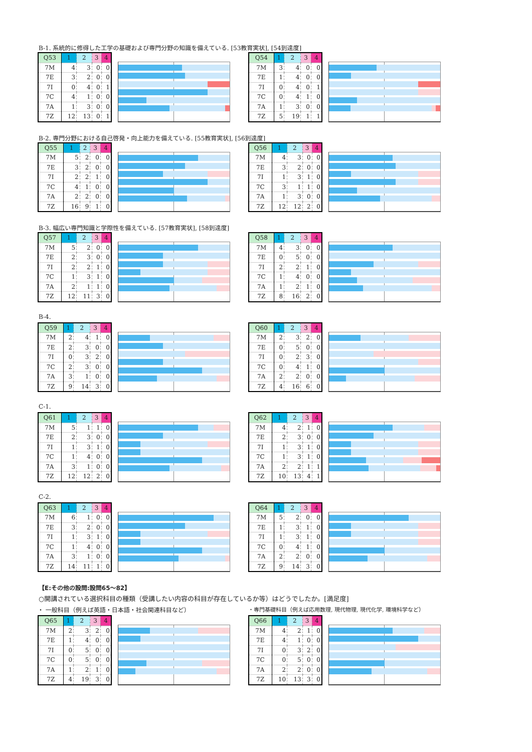B-1. 系統的に修得した工学の基礎および専門分野の知識を備えている. [53教育実状], [54到達度]
| Q53 | 1 | 2 | 3 | 4 |
| --- | --- | --- | --- | --- |
| 7M | 4 | 3 | 0 | 0 |
| 7E | 3 | 2 | 0 | 0 |
| 7I | 0 | 4 | 0 | 1 |
| 7C | 4 | 1 | 0 | 0 |
| 7A | 1 | 3 | 0 | 0 |
| 7Z | 12 | 13 | 0 | 1 |
| Q54 | 1 | 2 | 3 | 4 |
| --- | --- | --- | --- | --- |
| 7M | 3 | 4 | 0 | 0 |
| 7E | 1 | 4 | 0 | 0 |
| 7I | 0 | 4 | 0 | 1 |
| 7C | 0 | 4 | 1 | 0 |
| 7A | 1 | 3 | 0 | 0 |
| 7Z | 5 | 19 | 1 | 1 |
B-2. 専門分野における自己啓発・向上能力を備えている. [55教育実状], [56到達度]
| Q55 | 1 | 2 | 3 | 4 |
| --- | --- | --- | --- | --- |
| 7M | 5 | 2 | 0 | 0 |
| 7E | 3 | 2 | 0 | 0 |
| 7I | 2 | 2 | 1 | 0 |
| 7C | 4 | 1 | 0 | 0 |
| 7A | 2 | 2 | 0 | 0 |
| 7Z | 16 | 9 | 1 | 0 |
| Q56 | 1 | 2 | 3 | 4 |
| --- | --- | --- | --- | --- |
| 7M | 4 | 3 | 0 | 0 |
| 7E | 3 | 2 | 0 | 0 |
| 7I | 1 | 3 | 1 | 0 |
| 7C | 3 | 1 | 1 | 0 |
| 7A | 1 | 3 | 0 | 0 |
| 7Z | 12 | 12 | 2 | 0 |
B-3. 幅広い専門知識と学際性を備えている. [57教育実状], [58到達度]
| Q57 | 1 | 2 | 3 | 4 |
| --- | --- | --- | --- | --- |
| 7M | 5 | 2 | 0 | 0 |
| 7E | 2 | 3 | 0 | 0 |
| 7I | 2 | 2 | 1 | 0 |
| 7C | 1 | 3 | 1 | 0 |
| 7A | 2 | 1 | 1 | 0 |
| 7Z | 12 | 11 | 3 | 0 |
| Q58 | 1 | 2 | 3 | 4 |
| --- | --- | --- | --- | --- |
| 7M | 4 | 3 | 0 | 0 |
| 7E | 0 | 5 | 0 | 0 |
| 7I | 2 | 2 | 1 | 0 |
| 7C | 1 | 4 | 0 | 0 |
| 7A | 1 | 2 | 1 | 0 |
| 7Z | 8 | 16 | 2 | 0 |
B-4.
| Q59 | 1 | 2 | 3 | 4 |
| --- | --- | --- | --- | --- |
| 7M | 2 | 4 | 1 | 0 |
| 7E | 2 | 3 | 0 | 0 |
| 7I | 0 | 3 | 2 | 0 |
| 7C | 2 | 3 | 0 | 0 |
| 7A | 3 | 1 | 0 | 0 |
| 7Z | 9 | 14 | 3 | 0 |
| Q60 | 1 | 2 | 3 | 4 |
| --- | --- | --- | --- | --- |
| 7M | 2 | 3 | 2 | 0 |
| 7E | 0 | 5 | 0 | 0 |
| 7I | 0 | 2 | 3 | 0 |
| 7C | 0 | 4 | 1 | 0 |
| 7A | 2 | 2 | 0 | 0 |
| 7Z | 4 | 16 | 6 | 0 |
C-1.
| Q61 | 1 | 2 | 3 | 4 |
| --- | --- | --- | --- | --- |
| 7M | 5 | 1 | 1 | 0 |
| 7E | 2 | 3 | 0 | 0 |
| 7I | 1 | 3 | 1 | 0 |
| 7C | 1 | 4 | 0 | 0 |
| 7A | 3 | 1 | 0 | 0 |
| 7Z | 12 | 12 | 2 | 0 |
| Q62 | 1 | 2 | 3 | 4 |
| --- | --- | --- | --- | --- |
| 7M | 4 | 2 | 1 | 0 |
| 7E | 2 | 3 | 0 | 0 |
| 7I | 1 | 3 | 1 | 0 |
| 7C | 1 | 3 | 1 | 0 |
| 7A | 2 | 2 | 1 | 1 |
| 7Z | 10 | 13 | 4 | 1 |
C-2.
| Q63 | 1 | 2 | 3 | 4 |
| --- | --- | --- | --- | --- |
| 7M | 6 | 1 | 0 | 0 |
| 7E | 3 | 2 | 0 | 0 |
| 7I | 1 | 3 | 1 | 0 |
| 7C | 1 | 4 | 0 | 0 |
| 7A | 3 | 1 | 0 | 0 |
| 7Z | 14 | 11 | 1 | 0 |
| Q64 | 1 | 2 | 3 | 4 |
| --- | --- | --- | --- | --- |
| 7M | 5 | 2 | 0 | 0 |
| 7E | 1 | 3 | 1 | 0 |
| 7I | 1 | 3 | 1 | 0 |
| 7C | 0 | 4 | 1 | 0 |
| 7A | 2 | 2 | 0 | 0 |
| 7Z | 9 | 14 | 3 | 0 |
【E:その他の設問:設問65～82】
○開講されている選択科目の種類（受講したい内容の科目が存在しているか等）はどうでしたか。[満足度]
・ 一般科目（例えば英語・日本語・社会関連科目など） ・専門基礎科目（例えば応用数理, 現代物理, 現代化学, 環境科学など）
| Q65 | 1 | 2 | 3 | 4 |
| --- | --- | --- | --- | --- |
| 7M | 2 | 3 | 2 | 0 |
| 7E | 1 | 4 | 0 | 0 |
| 7I | 0 | 5 | 0 | 0 |
| 7C | 0 | 5 | 0 | 0 |
| 7A | 1 | 2 | 1 | 0 |
| 7Z | 4 | 19 | 3 | 0 |
| Q66 | 1 | 2 | 3 | 4 |
| --- | --- | --- | --- | --- |
| 7M | 4 | 2 | 1 | 0 |
| 7E | 4 | 1 | 0 | 0 |
| 7I | 0 | 3 | 2 | 0 |
| 7C | 0 | 5 | 0 | 0 |
| 7A | 2 | 2 | 0 | 0 |
| 7Z | 10 | 13 | 3 | 0 |